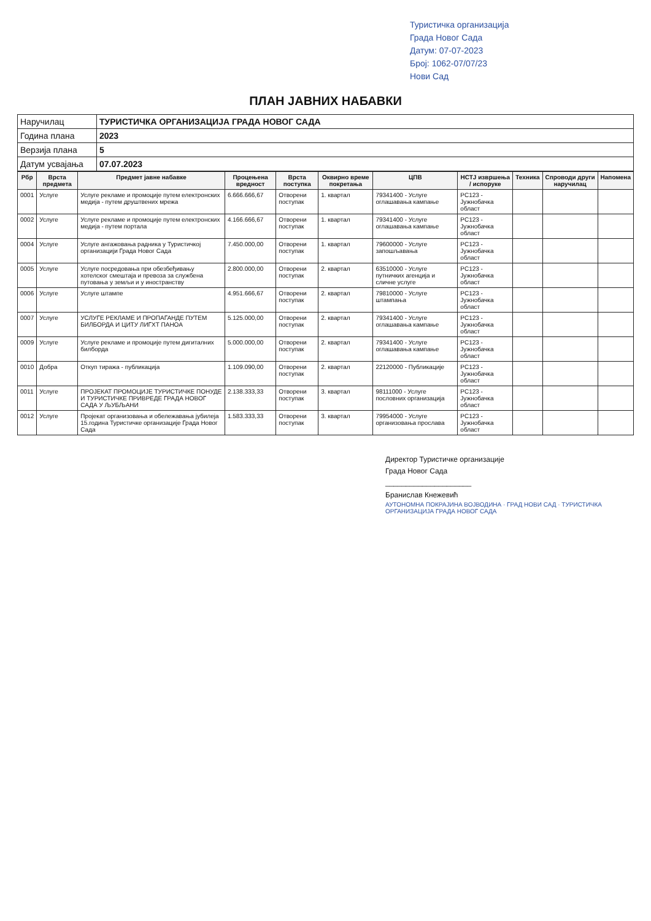Туристичка организација
Града Новог Сада
Датум: 07-07-2023
Број: 1062-07/07/23
Нови Сад
ПЛАН ЈАВНИХ НАБАВКИ
| Наручилац | ТУРИСТИЧКА ОРГАНИЗАЦИЈА ГРАДА НОВОГ САДА |
| Година плана | 2023 |
| Верзија плана | 5 |
| Датум усвајања | 07.07.2023 |
| Рбр | Врста предмета | Предмет јавне набавке | Процењена вредност | Врста поступка | Оквирно време покретања | ЦПВ | НСТЈ извршења / испоруке | Техника | Спроводи други наручилац | Напомена |
| --- | --- | --- | --- | --- | --- | --- | --- | --- | --- | --- |
| 0001 | Услуге | Услуге рекламе и промоције путем електронских медија - путем друштвених мрежа | 6.666.666,67 | Отворени поступак | 1. квартал | 79341400 - Услуге оглашавања кампање | РС123 - Јужнобачка област | | | |
| 0002 | Услуге | Услуге рекламе и промоције путем електронских медија - путем портала | 4.166.666,67 | Отворени поступак | 1. квартал | 79341400 - Услуге оглашавања кампање | РС123 - Јужнобачка област | | | |
| 0004 | Услуге | Услуге ангажовања радника у Туристичкој организацији Града Новог Сада | 7.450.000,00 | Отворени поступак | 1. квартал | 79600000 - Услуге запошљавања | РС123 - Јужнобачка област | | | |
| 0005 | Услуге | Услуге посредовања при обезбеђивању хотелског смештаја и превоза за службена путовања у земљи и у иностранству | 2.800.000,00 | Отворени поступак | 2. квартал | 63510000 - Услуге путничких агенција и сличне услуге | РС123 - Јужнобачка област | | | |
| 0006 | Услуге | Услуге штампе | 4.951.666,67 | Отворени поступак | 2. квартал | 79810000 - Услуге штампања | РС123 - Јужнобачка област | | | |
| 0007 | Услуге | УСЛУГЕ РЕКЛАМЕ И ПРОПАГАНДЕ ПУТЕМ БИЛБОРДА И ЦИТУ ЛИГХТ ПАНОА | 5.125.000,00 | Отворени поступак | 2. квартал | 79341400 - Услуге оглашавања кампање | РС123 - Јужнобачка област | | | |
| 0009 | Услуге | Услуге рекламе и промоције путем дигиталних билборда | 5.000.000,00 | Отворени поступак | 2. квартал | 79341400 - Услуге оглашавања кампање | РС123 - Јужнобачка област | | | |
| 0010 | Добра | Откуп тиража - публикација | 1.109.090,00 | Отворени поступак | 2. квартал | 22120000 - Публикације | РС123 - Јужнобачка област | | | |
| 0011 | Услуге | ПРОЈЕКАТ ПРОМОЦИЈЕ ТУРИСТИЧКЕ ПОНУДЕ И ТУРИСТИЧКЕ ПРИВРЕДЕ ГРАДА НОВОГ САДА У ЉУБЉАНИ | 2.138.333,33 | Отворени поступак | 3. квартал | 98111000 - Услуге пословних организација | РС123 - Јужнобачка област | | | |
| 0012 | Услуге | Пројекат организовања и обележавања јубилеја 15.година Туристичке организације Града Новог Сада | 1.583.333,33 | Отворени поступак | 3. квартал | 79954000 - Услуге организовања прослава | РС123 - Јужнобачка област | | | |
Директор Туристичке организације
Града Новог Сада
_____________________
Бранислав Кнежевић
АУТОНОМНА ПОКРАЈИНА ВОЈВОДИНА · ГРАД НОВИ САД · ТУРИСТИЧКА ОРГАНИЗАЦИЈА ГРАДА НОВОГ САДА